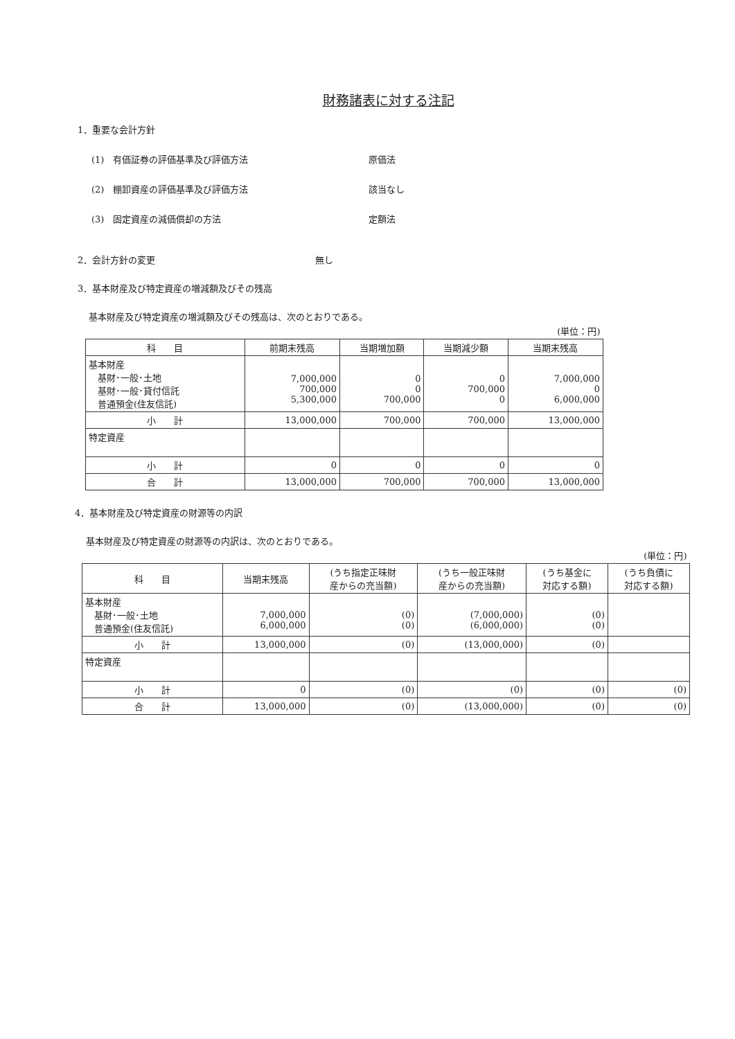財務諸表に対する注記
1．重要な会計方針
(1)　有価証券の評価基準及び評価方法 原価法
(2)　棚卸資産の評価基準及び評価方法 該当なし
(3)　固定資産の減価償却の方法 定額法
2．会計方針の変更 無し
3．基本財産及び特定資産の増減額及びその残高
基本財産及び特定資産の増減額及びその残高は、次のとおりである。
| (単位：円) | | | | |
| 科 目 | 前期末残高 | 当期増加額 | 当期減少額 | 当期末残高 |
| 基本財産 基財･一般･土地 基財･一般･貸付信託 普通預金(住友信託) | 7,000,000 700,000 5,300,000 | 0 0 700,000 | 0 700,000 0 | 7,000,000 0 6,000,000 |
| 小 計 | 13,000,000 | 700,000 | 700,000 | 13,000,000 |
| 特定資産 | | | | |
| 小 計 | 0 | 0 | 0 | 0 |
| 合 計 | 13,000,000 | 700,000 | 700,000 | 13,000,000 |
4．基本財産及び特定資産の財源等の内訳
基本財産及び特定資産の財源等の内訳は、次のとおりである。
| (単位：円) | | | | | |
| 科 目 | 当期末残高 | (うち指定正味財 産からの充当額) | (うち一般正味財 産からの充当額) | (うち基金に 対応する額) | (うち負債に 対応する額) |
| 基本財産 基財･一般･土地 普通預金(住友信託) | 7,000,000 6,000,000 | (0) (0) | (7,000,000) (6,000,000) | (0) (0) | |
| 小 計 | 13,000,000 | (0) | (13,000,000) | (0) | |
| 特定資産 | | | | | |
| 小 計 | 0 | (0) | (0) | (0) | (0) |
| 合 計 | 13,000,000 | (0) | (13,000,000) | (0) | (0) |